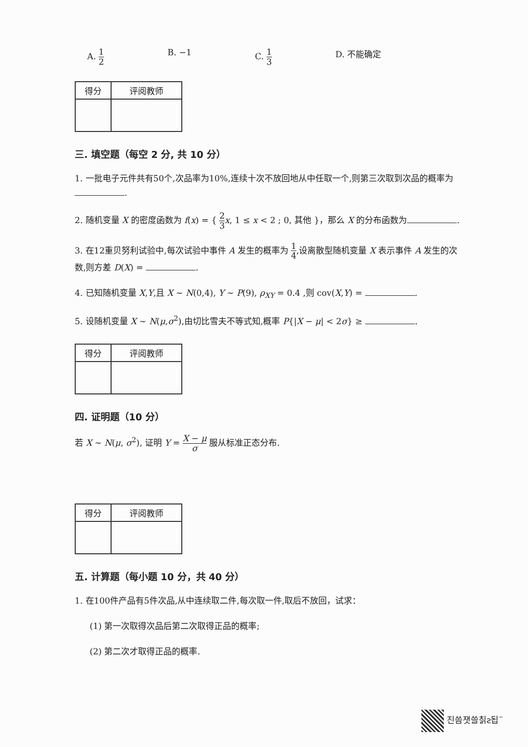A. 1 2 B. −1 C. 1 3 D. 不能确定
| 得分 | 评阅教师 |
三. 填空题（每空 2 分, 共 10 分）
1. 一批电子元件共有50个,次品率为10%,连续十次不放回地从中任取一个,则第三次取到次品的概率为 .
2. 随机变量 X 的密度函数为 f(x) = { 2 3 x, 1 ≤ x < 2 ; 0, 其他 }，那么 X 的分布函数为 .
3. 在12重贝努利试验中,每次试验中事件 A 发生的概率为 1 4,设离散型随机变量 X 表示事件 A 发生的次数,则方差 D(X) = .
4. 已知随机变量 X,Y,且 X ~ N(0,4), Y ~ P(9), ρ<sub>XY</sub> = 0.4 ,则 cov(X,Y) = .
5. 设随机变量 X ~ N(μ,σ<sup>2</sup>),由切比雪夫不等式知,概率 P{|X − μ| < 2σ} ≥ .
| 得分 | 评阅教师 |
四. 证明题（10 分）
若 X ~ N(μ, σ<sup>2</sup>), 证明 Y = X − μ σ 服从标准正态分布.
| 得分 | 评阅教师 |
五. 计算题（每小题 10 分，共 40 分）
1. 在100件产品有5件次品,从中连续取二件,每次取一件,取后不放回，试求：
(1) 第一次取得次品后第二次取得正品的概率;
(2) 第二次才取得正品的概率.
진씀잿쓸칡ƨ됩¨